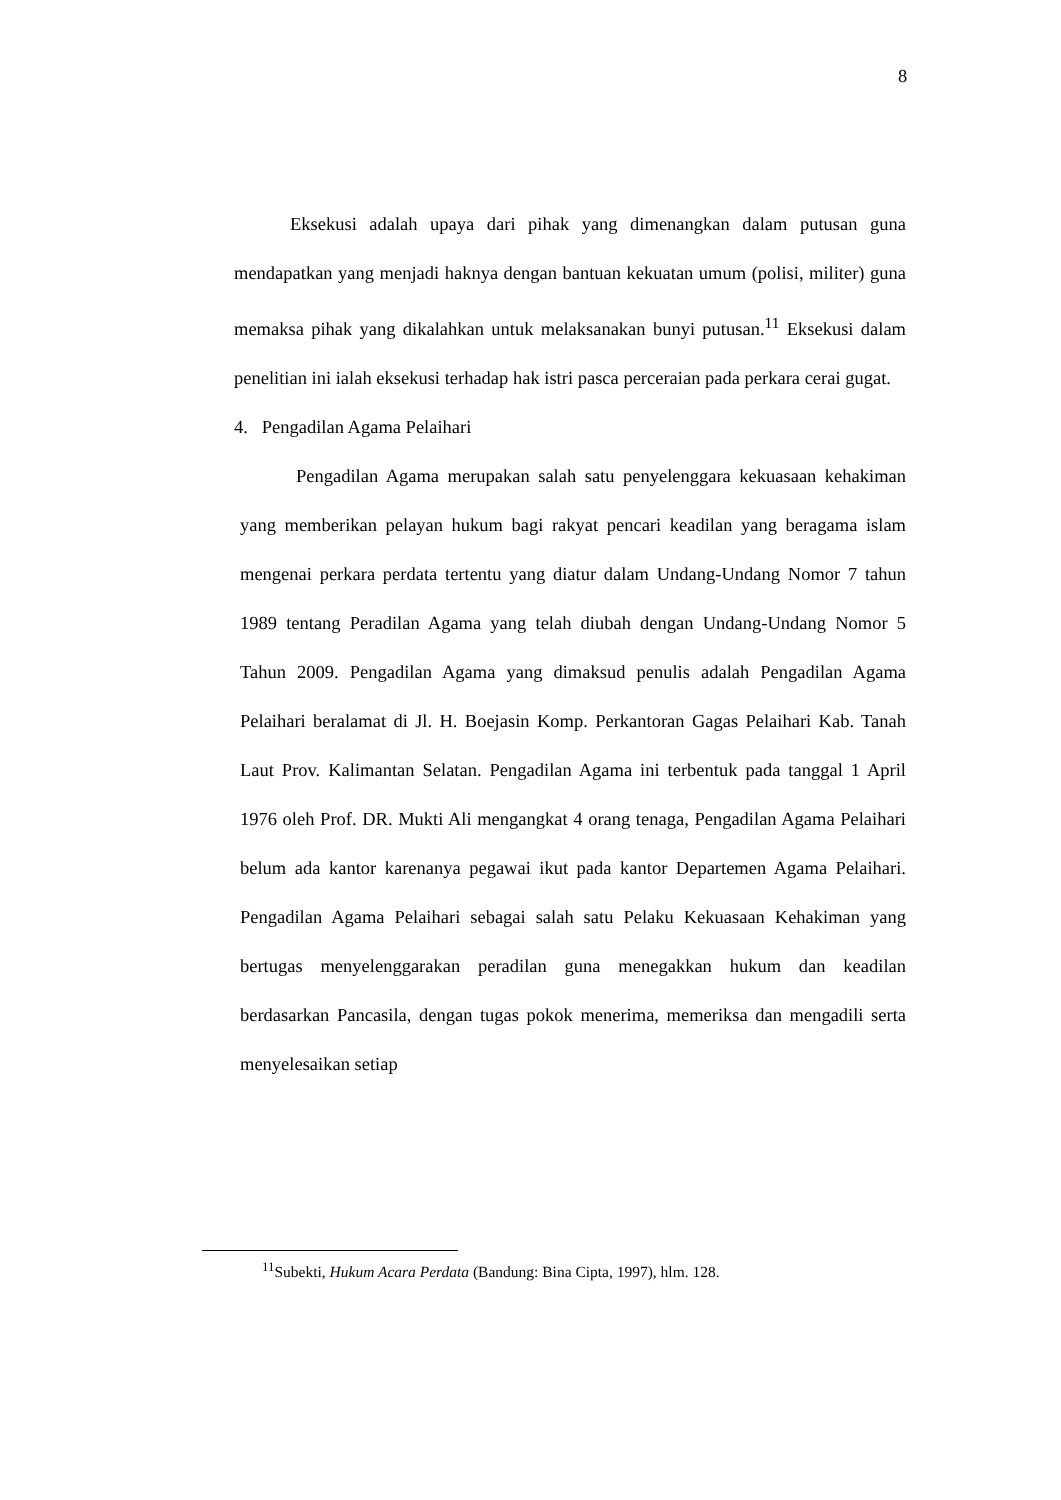8
Eksekusi adalah upaya dari pihak yang dimenangkan dalam putusan guna mendapatkan yang menjadi haknya dengan bantuan kekuatan umum (polisi, militer) guna memaksa pihak yang dikalahkan untuk melaksanakan bunyi putusan.<sup>11</sup> Eksekusi dalam penelitian ini ialah eksekusi terhadap hak istri pasca perceraian pada perkara cerai gugat.
4. Pengadilan Agama Pelaihari
Pengadilan Agama merupakan salah satu penyelenggara kekuasaan kehakiman yang memberikan pelayan hukum bagi rakyat pencari keadilan yang beragama islam mengenai perkara perdata tertentu yang diatur dalam Undang-Undang Nomor 7 tahun 1989 tentang Peradilan Agama yang telah diubah dengan Undang-Undang Nomor 5 Tahun 2009. Pengadilan Agama yang dimaksud penulis adalah Pengadilan Agama Pelaihari beralamat di Jl. H. Boejasin Komp. Perkantoran Gagas Pelaihari Kab. Tanah Laut Prov. Kalimantan Selatan. Pengadilan Agama ini terbentuk pada tanggal 1 April 1976 oleh Prof. DR. Mukti Ali mengangkat 4 orang tenaga, Pengadilan Agama Pelaihari belum ada kantor karenanya pegawai ikut pada kantor Departemen Agama Pelaihari. Pengadilan Agama Pelaihari sebagai salah satu Pelaku Kekuasaan Kehakiman yang bertugas menyelenggarakan peradilan guna menegakkan hukum dan keadilan berdasarkan Pancasila, dengan tugas pokok menerima, memeriksa dan mengadili serta menyelesaikan setiap
<sup>11</sup> Subekti, Hukum Acara Perdata (Bandung: Bina Cipta, 1997), hlm. 128.